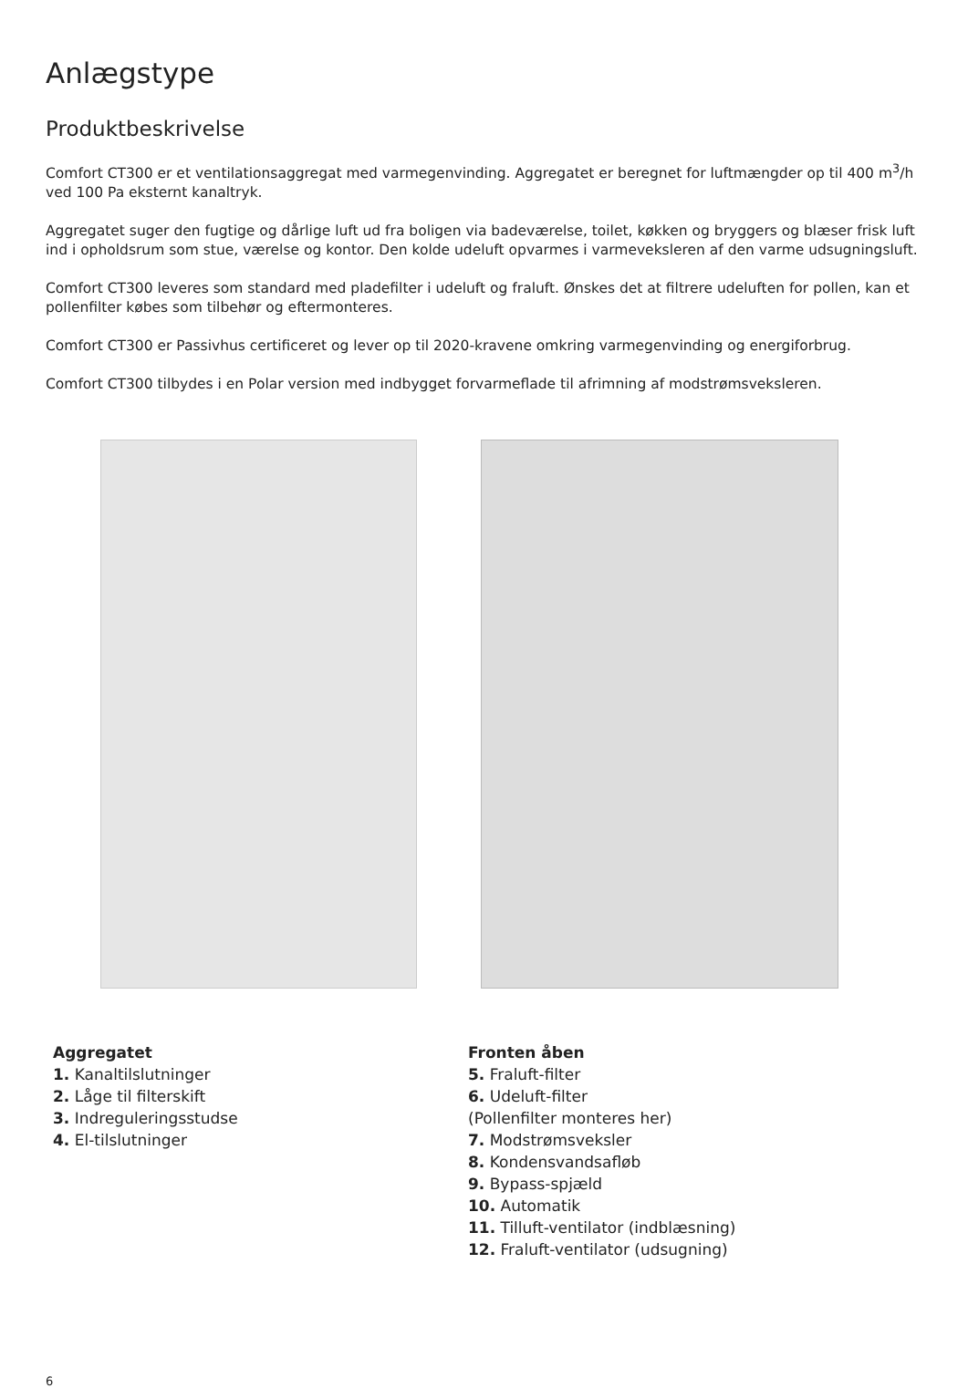Anlægstype
Produktbeskrivelse
Comfort CT300 er et ventilationsaggregat med varmegenvinding. Aggregatet er beregnet for luftmængder op til 400 m<sup>3</sup>/h ved 100 Pa eksternt kanaltryk.
Aggregatet suger den fugtige og dårlige luft ud fra boligen via badeværelse, toilet, køkken og bryggers og blæser frisk luft ind i opholdsrum som stue, værelse og kontor. Den kolde udeluft opvarmes i varmeveksleren af den varme udsugningsluft.
Comfort CT300 leveres som standard med pladefilter i udeluft og fraluft. Ønskes det at filtrere udeluften for pollen, kan et pollenfilter købes som tilbehør og eftermonteres.
Comfort CT300 er Passivhus certificeret og lever op til 2020-kravene omkring varmegenvinding og energiforbrug.
Comfort CT300 tilbydes i en Polar version med indbygget forvarmeflade til afrimning af modstrømsveksleren.
Aggregatet
1. Kanaltilslutninger
2. Låge til filterskift
3. Indreguleringsstudse
4. El-tilslutninger
Fronten åben
5. Fraluft-filter
6. Udeluft-filter
(Pollenfilter monteres her)
7. Modstrømsveksler
8. Kondensvandsafløb
9. Bypass-spjæld
10. Automatik
11. Tilluft-ventilator (indblæsning)
12. Fraluft-ventilator (udsugning)
6